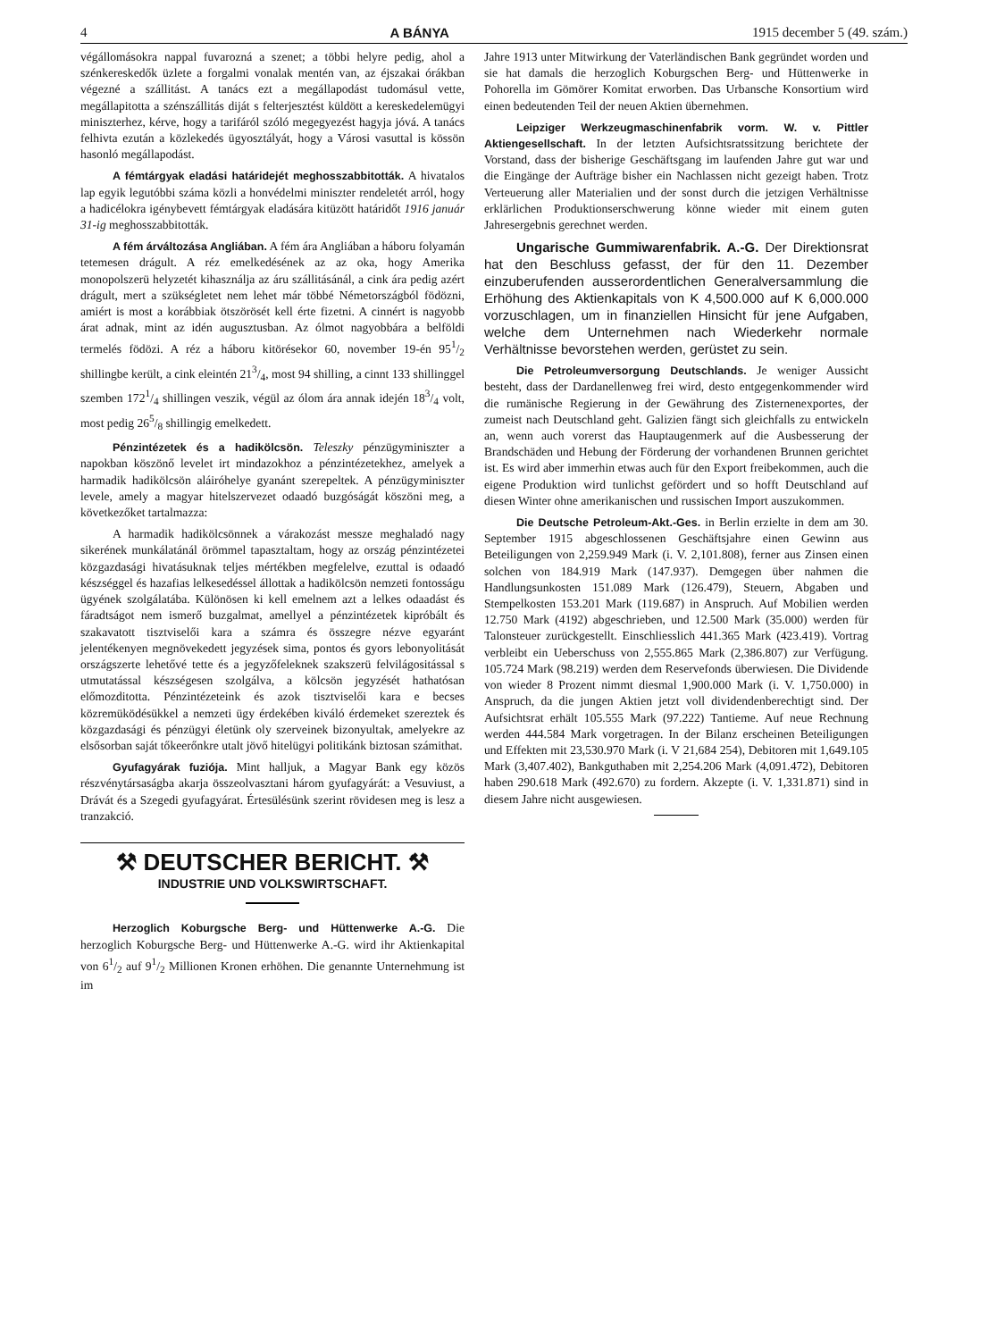4 A BÁNYA 1915 december 5 (49. szám.)
végállomásokra nappal fuvarozná a szenet; a többi helyre pedig, ahol a szénkereskedők üzlete a forgalmi vonalak mentén van, az éjszakai órákban végezné a szállitást. A tanács ezt a megállapodást tudomásul vette, megállapitotta a szénszállitás diját s felterjesztést küldött a kereskedelemügyi miniszterhez, kérve, hogy a tarifáról szóló megegyezést hagyja jóvá. A tanács felhivta ezután a közlekedés ügyosztályát, hogy a Városi vasuttal is kössön hasonló megállapodást.
A fémtárgyak eladási határidejét meghosszabbitották. A hivatalos lap egyik legutóbbi száma közli a honvédelmi miniszter rendeletét arról, hogy a hadicélokra igénybevett fémtárgyak eladására kitüzött határidőt 1916 január 31-ig meghosszabbitották.
A fém árváltozása Angliában. A fém ára Angliában a háboru folyamán tetemesen drágult. A réz emelkedésének az az oka, hogy Amerika monopolszerü helyzetét kihasználja az áru szállitásánál, a cink ára pedig azért drágult, mert a szükségletet nem lehet már többé Németországból födözni, amiért is most a korábbiak ötszörösét kell érte fizetni. A cinnért is nagyobb árat adnak, mint az idén augusztusban. Az ólmot nagyobbára a belföldi termelés födözi. A réz a háboru kitörésekor 60, november 19-én 951/2 shillingbe került, a cink eleintén 213/4, most 94 shilling, a cinnt 133 shillinggel szemben 1721/4 shillingen veszik, végül az ólom ára annak idején 183/4 volt, most pedig 265/8 shillingig emelkedett.
Pénzintézetek és a hadikölcsön. Teleszky pénzügyminiszter a napokban köszönő levelet irt mindazokhoz a pénzintézetekhez, amelyek a harmadik hadikölcsön aláiróhelye gyanánt szerepeltek. A pénzügyminiszter levele, amely a magyar hitelszervezet odaadó buzgóságát köszöni meg, a következőket tartalmazza:
A harmadik hadikölcsönnek a várakozást messze meghaladó nagy sikerének munkálatánál örömmel tapasztaltam, hogy az ország pénzintézetei közgazdasági hivatásuknak teljes mértékben megfelelve, ezuttal is odaadó készséggel és hazafias lelkesedéssel állottak a hadikölcsön nemzeti fontosságu ügyének szolgálatába. Különösen ki kell emelnem azt a lelkes odaadást és fáradtságot nem ismerő buzgalmat, amellyel a pénzintézetek kipróbált és szakavatott tisztviselői kara a számra és összegre nézve egyaránt jelentékenyen megnövekedett jegyzések sima, pontos és gyors lebonyolitását országszerte lehetővé tette és a jegyzőfeleknek szakszerü felvilágositással s utmutatással készségesen szolgálva, a kölcsön jegyzését hathatósan előmozditotta. Pénzintézeteink és azok tisztviselői kara e becses közremüködésükkel a nemzeti ügy érdekében kiváló érdemeket szereztek és közgazdasági és pénzügyi életünk oly szerveinek bizonyultak, amelyekre az elsősorban saját tőkeerőnkre utalt jövő hitelügyi politikánk biztosan számithat.
Gyufagyárak fuziója. Mint halljuk, a Magyar Bank egy közös részvénytársaságba akarja összeolvasztani három gyufagyárát: a Vesuviust, a Drávát és a Szegedi gyufagyárat. Értesülésünk szerint rövidesen meg is lesz a tranzakció.
⚒ DEUTSCHER BERICHT. ⚒
INDUSTRIE UND VOLKSWIRTSCHAFT.
Herzoglich Koburgsche Berg- und Hüttenwerke A.-G. Die herzoglich Koburgsche Berg- und Hüttenwerke A.-G. wird ihr Aktienkapital von 61/2 auf 91/2 Millionen Kronen erhöhen. Die genannte Unternehmung ist im
Jahre 1913 unter Mitwirkung der Vaterländischen Bank gegründet worden und sie hat damals die herzoglich Koburgschen Berg- und Hüttenwerke in Pohorella im Gömörer Komitat erworben. Das Urbansche Konsortium wird einen bedeutenden Teil der neuen Aktien übernehmen.
Leipziger Werkzeugmaschinenfabrik vorm. W. v. Pittler Aktiengesellschaft. In der letzten Aufsichtsratssitzung berichtete der Vorstand, dass der bisherige Geschäftsgang im laufenden Jahre gut war und die Eingänge der Aufträge bisher ein Nachlassen nicht gezeigt haben. Trotz Verteuerung aller Materialien und der sonst durch die jetzigen Verhältnisse erklärlichen Produktionserschwerung könne wieder mit einem guten Jahresergebnis gerechnet werden.
Ungarische Gummiwarenfabrik. A.-G. Der Direktionsrat hat den Beschluss gefasst, der für den 11. Dezember einzuberufenden ausserordentlichen Generalversammlung die Erhöhung des Aktienkapitals von K 4,500.000 auf K 6,000.000 vorzuschlagen, um in finanziellen Hinsicht für jene Aufgaben, welche dem Unternehmen nach Wiederkehr normale Verhältnisse bevorstehen werden, gerüstet zu sein.
Die Petroleumversorgung Deutschlands. Je weniger Aussicht besteht, dass der Dardanellenweg frei wird, desto entgegenkommender wird die rumänische Regierung in der Gewährung des Zisternenexportes, der zumeist nach Deutschland geht. Galizien fängt sich gleichfalls zu entwickeln an, wenn auch vorerst das Hauptaugenmerk auf die Ausbesserung der Brandschäden und Hebung der Förderung der vorhandenen Brunnen gerichtet ist. Es wird aber immerhin etwas auch für den Export freibekommen, auch die eigene Produktion wird tunlichst gefördert und so hofft Deutschland auf diesen Winter ohne amerikanischen und russischen Import auszukommen.
Die Deutsche Petroleum-Akt.-Ges. in Berlin erzielte in dem am 30. September 1915 abgeschlossenen Geschäftsjahre einen Gewinn aus Beteiligungen von 2,259.949 Mark (i. V. 2,101.808), ferner aus Zinsen einen solchen von 184.919 Mark (147.937). Demgegen über nahmen die Handlungsunkosten 151.089 Mark (126.479), Steuern, Abgaben und Stempelkosten 153.201 Mark (119.687) in Anspruch. Auf Mobilien werden 12.750 Mark (4192) abgeschrieben, und 12.500 Mark (35.000) werden für Talonsteuer zurückgestellt. Einschliesslich 441.365 Mark (423.419). Vortrag verbleibt ein Ueberschuss von 2,555.865 Mark (2,386.807) zur Verfügung. 105.724 Mark (98.219) werden dem Reservefonds überwiesen. Die Dividende von wieder 8 Prozent nimmt diesmal 1,900.000 Mark (i. V. 1,750.000) in Anspruch, da die jungen Aktien jetzt voll dividendenberechtigt sind. Der Aufsichtsrat erhält 105.555 Mark (97.222) Tantieme. Auf neue Rechnung werden 444.584 Mark vorgetragen. In der Bilanz erscheinen Beteiligungen und Effekten mit 23,530.970 Mark (i. V 21,684 254), Debitoren mit 1,649.105 Mark (3,407.402), Bankguthaben mit 2,254.206 Mark (4,091.472), Debitoren haben 290.618 Mark (492.670) zu fordern. Akzepte (i. V. 1,331.871) sind in diesem Jahre nicht ausgewiesen.